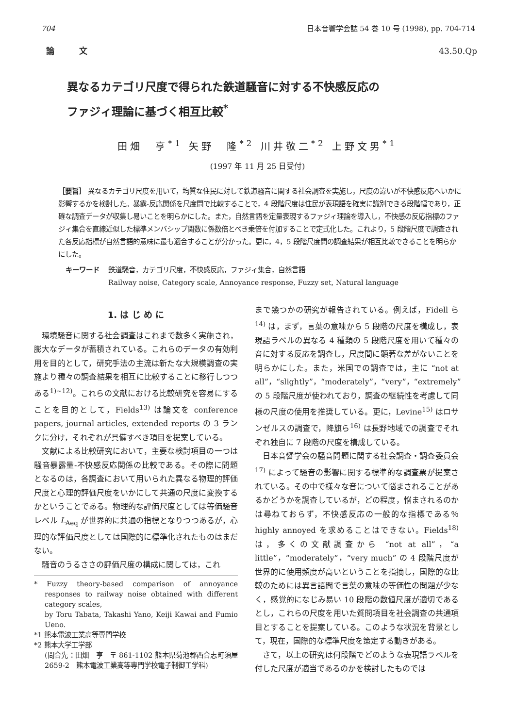704 日本音響学会誌 54 巻 10 号 (1998), pp. 704-714
論　　　文 43.50.Qp
異なるカテゴリ尺度で得られた鉄道騒音に対する不快感反応の
ファジィ理論に基づく相互比較<sup>*</sup>
田畑　亨<sup>*1</sup> 矢野　隆<sup>*2</sup> 川井敬二<sup>*2</sup> 上野文男<sup>*1</sup>
(1997 年 11 月 25 日受付)
［要旨］ 異なるカテゴリ尺度を用いて，均質な住民に対して鉄道騒音に関する社会調査を実施し，尺度の違いが不快感反応へいかに影響するかを検討した。暴露-反応関係を尺度間で比較することで，4 段階尺度は住民が表現語を確実に識別できる段階幅であり，正確な調査データが収集し易いことを明らかにした。また，自然言語を定量表現するファジィ理論を導入し，不快感の反応指標のファジィ集合を直線近似した標準メンバシップ関数に係数倍とべき乗倍を付加することで定式化した。これより，5 段階尺度で調査された各反応指標が自然言語的意味に最も適合することが分かった。更に，4，5 段階尺度間の調査結果が相互比較できることを明らかにした。
キーワード 鉄道騒音，カテゴリ尺度，不快感反応，ファジィ集合，自然言語
Railway noise, Category scale, Annoyance response, Fuzzy set, Natural language
1. は じ め に
環境騒音に関する社会調査はこれまで数多く実施され，膨大なデータが蓄積されている。これらのデータの有効利用を目的として，研究手法の主流は新たな大規模調査の実施より種々の調査結果を相互に比較することに移行しつつある<sup>1)~12)</sup>。これらの文献における比較研究を容易にすることを目的として，Fields<sup>13)</sup> は論文を conference papers, journal articles, extended reports の 3 ランクに分け，それぞれが具備すべき項目を提案している。
文献による比較研究において，主要な検討項目の一つは騒音暴露量-不快感反応関係の比較である。その際に問題となるのは，各調査において用いられた異なる物理的評価尺度と心理的評価尺度をいかにして共通の尺度に変換するかということである。物理的な評価尺度としては等価騒音レベル L<sub>Aeq</sub> が世界的に共通の指標となりつつあるが，心理的な評価尺度としては国際的に標準化されたものはまだない。
騒音のうるささの評価尺度の構成に関しては，これ
* Fuzzy theory-based comparison of annoyance responses to railway noise obtained with different category scales,
by Toru Tabata, Takashi Yano, Keiji Kawai and Fumio Ueno.
*1 熊本電波工業高等専門学校
*2 熊本大学工学部
(問合先：田畑　亨　〒 861-1102 熊本県菊池郡西合志町須屋 2659-2　熊本電波工業高等専門学校電子制御工学科)
まで幾つかの研究が報告されている。例えば，Fidell ら<sup>14)</sup> は，まず，言葉の意味から 5 段階の尺度を構成し，表現語ラベルの異なる 4 種類の 5 段階尺度を用いて種々の音に対する反応を調査し，尺度間に顕著な差がないことを明らかにした。また，米国での調査では，主に “not at all”，“slightly”，“moderately”，“very”，“extremely” の 5 段階尺度が使われており，調査の継続性を考慮して同様の尺度の使用を推奨している。更に，Levine<sup>15)</sup> はロサンゼルスの調査で，降旗ら<sup>16)</sup> は長野地域での調査でそれぞれ独自に 7 段階の尺度を構成している。
日本音響学会の騒音問題に関する社会調査・調査委員会<sup>17)</sup> によって騒音の影響に関する標準的な調査票が提案されている。その中で様々な音について悩まされることがあるかどうかを調査しているが，どの程度，悩まされるのかは尋ねておらず，不快感反応の一般的な指標である％ highly annoyed を求めることはできない。Fields<sup>18)</sup> は，多くの文献調査から “not at all”，“a little”，“moderately”，“very much” の 4 段階尺度が世界的に使用頻度が高いということを指摘し，国際的な比較のためには異言語間で言葉の意味の等価性の問題が少なく，感覚的になじみ易い 10 段階の数値尺度が適切であるとし，これらの尺度を用いた質問項目を社会調査の共通項目とすることを提案している。このような状況を背景として，現在，国際的な標準尺度を策定する動きがある。
さて，以上の研究は何段階でどのような表現語ラベルを付した尺度が適当であるのかを検討したものでは